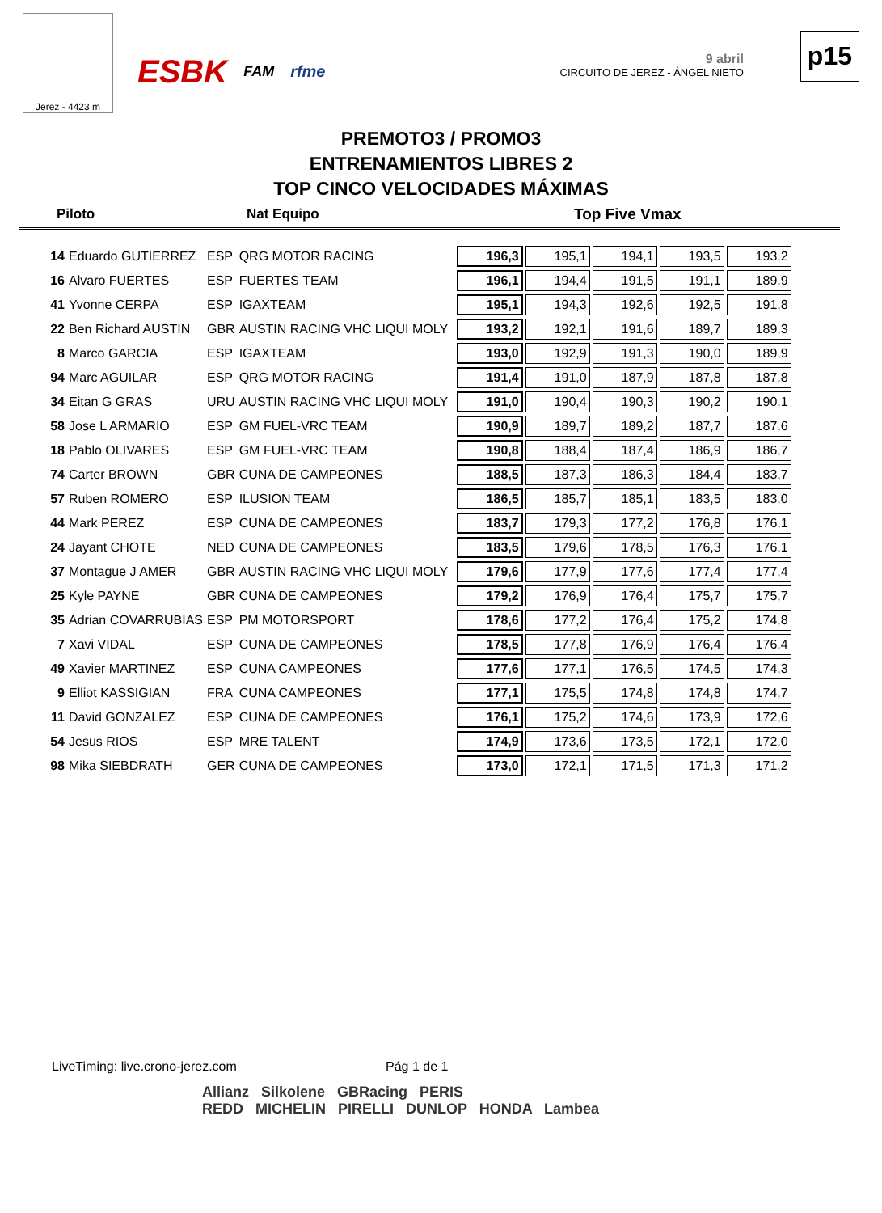Jerez - 4423 m
ESBK FAM rfme
9 abril
CIRCUITO DE JEREZ - ÁNGEL NIETO
p15
PREMOTO3 / PROMO3
ENTRENAMIENTOS LIBRES 2
TOP CINCO VELOCIDADES MÁXIMAS
| Piloto | Nat Equipo | Top Five Vmax |
| --- | --- | --- |
| 14 | Eduardo GUTIERREZ | ESP | QRG MOTOR RACING | 196,3 | 195,1 | 194,1 | 193,5 | 193,2 |
| 16 | Alvaro FUERTES | ESP | FUERTES TEAM | 196,1 | 194,4 | 191,5 | 191,1 | 189,9 |
| 41 | Yvonne CERPA | ESP | IGAXTEAM | 195,1 | 194,3 | 192,6 | 192,5 | 191,8 |
| 22 | Ben Richard AUSTIN | GBR | AUSTIN RACING VHC LIQUI MOLY | 193,2 | 192,1 | 191,6 | 189,7 | 189,3 |
| 8 | Marco GARCIA | ESP | IGAXTEAM | 193,0 | 192,9 | 191,3 | 190,0 | 189,9 |
| 94 | Marc AGUILAR | ESP | QRG MOTOR RACING | 191,4 | 191,0 | 187,9 | 187,8 | 187,8 |
| 34 | Eitan G GRAS | URU | AUSTIN RACING VHC LIQUI MOLY | 191,0 | 190,4 | 190,3 | 190,2 | 190,1 |
| 58 | Jose L ARMARIO | ESP | GM FUEL-VRC TEAM | 190,9 | 189,7 | 189,2 | 187,7 | 187,6 |
| 18 | Pablo OLIVARES | ESP | GM FUEL-VRC TEAM | 190,8 | 188,4 | 187,4 | 186,9 | 186,7 |
| 74 | Carter BROWN | GBR | CUNA DE CAMPEONES | 188,5 | 187,3 | 186,3 | 184,4 | 183,7 |
| 57 | Ruben ROMERO | ESP | ILUSION TEAM | 186,5 | 185,7 | 185,1 | 183,5 | 183,0 |
| 44 | Mark PEREZ | ESP | CUNA DE CAMPEONES | 183,7 | 179,3 | 177,2 | 176,8 | 176,1 |
| 24 | Jayant CHOTE | NED | CUNA DE CAMPEONES | 183,5 | 179,6 | 178,5 | 176,3 | 176,1 |
| 37 | Montague J AMER | GBR | AUSTIN RACING VHC LIQUI MOLY | 179,6 | 177,9 | 177,6 | 177,4 | 177,4 |
| 25 | Kyle PAYNE | GBR | CUNA DE CAMPEONES | 179,2 | 176,9 | 176,4 | 175,7 | 175,7 |
| 35 | Adrian COVARRUBIAS | ESP | PM MOTORSPORT | 178,6 | 177,2 | 176,4 | 175,2 | 174,8 |
| 7 | Xavi VIDAL | ESP | CUNA DE CAMPEONES | 178,5 | 177,8 | 176,9 | 176,4 | 176,4 |
| 49 | Xavier MARTINEZ | ESP | CUNA CAMPEONES | 177,6 | 177,1 | 176,5 | 174,5 | 174,3 |
| 9 | Elliot KASSIGIAN | FRA | CUNA CAMPEONES | 177,1 | 175,5 | 174,8 | 174,8 | 174,7 |
| 11 | David GONZALEZ | ESP | CUNA DE CAMPEONES | 176,1 | 175,2 | 174,6 | 173,9 | 172,6 |
| 54 | Jesus RIOS | ESP | MRE TALENT | 174,9 | 173,6 | 173,5 | 172,1 | 172,0 |
| 98 | Mika SIEBDRATH | GER | CUNA DE CAMPEONES | 173,0 | 172,1 | 171,5 | 171,3 | 171,2 |
LiveTiming: live.crono-jerez.com
Pág 1 de 1
Allianz Silkolene GBRacing PERIS
REDD MICHELIN PIRELLI DUNLOP HONDA Lambea